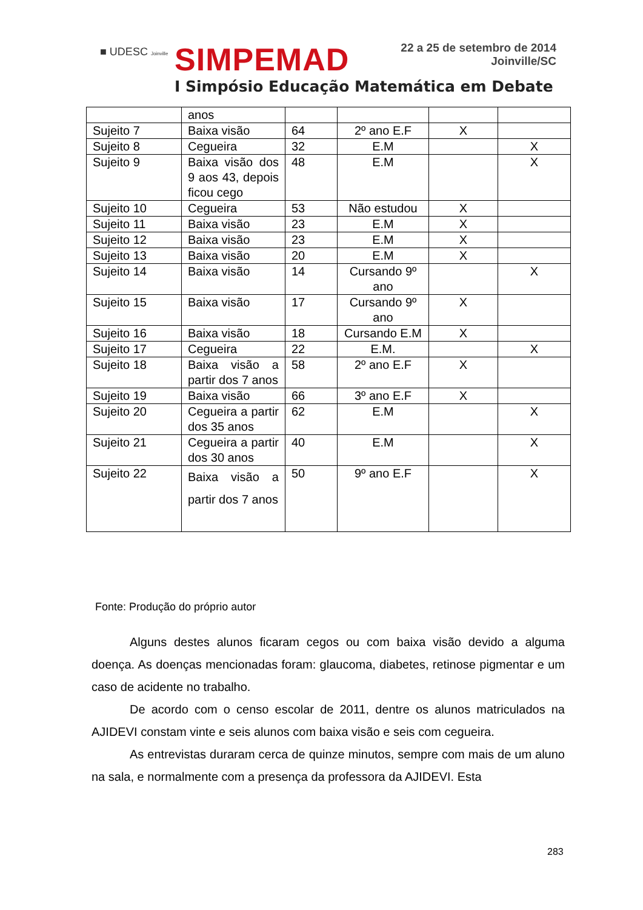■ UDESC Joinville SIMPEMAD
22 a 25 de setembro de 2014
Joinville/SC
I Simpósio Educação Matemática em Debate
| | anos | | | | |
| Sujeito 7 | Baixa visão | 64 | 2º ano E.F | X | |
| Sujeito 8 | Cegueira | 32 | E.M | | X |
| Sujeito 9 | Baixa visão dos 9 aos 43, depois ficou cego | 48 | E.M | | X |
| Sujeito 10 | Cegueira | 53 | Não estudou | X | |
| Sujeito 11 | Baixa visão | 23 | E.M | X | |
| Sujeito 12 | Baixa visão | 23 | E.M | X | |
| Sujeito 13 | Baixa visão | 20 | E.M | X | |
| Sujeito 14 | Baixa visão | 14 | Cursando 9º ano | | X |
| Sujeito 15 | Baixa visão | 17 | Cursando 9º ano | X | |
| Sujeito 16 | Baixa visão | 18 | Cursando E.M | X | |
| Sujeito 17 | Cegueira | 22 | E.M. | | X |
| Sujeito 18 | Baixa visão a partir dos 7 anos | 58 | 2º ano E.F | X | |
| Sujeito 19 | Baixa visão | 66 | 3º ano E.F | X | |
| Sujeito 20 | Cegueira a partir dos 35 anos | 62 | E.M | | X |
| Sujeito 21 | Cegueira a partir dos 30 anos | 40 | E.M | | X |
| Sujeito 22 | Baixa visão a partir dos 7 anos | 50 | 9º ano E.F | | X |
Fonte: Produção do próprio autor
Alguns destes alunos ficaram cegos ou com baixa visão devido a alguma doença. As doenças mencionadas foram: glaucoma, diabetes, retinose pigmentar e um caso de acidente no trabalho.
De acordo com o censo escolar de 2011, dentre os alunos matriculados na AJIDEVI constam vinte e seis alunos com baixa visão e seis com cegueira.
As entrevistas duraram cerca de quinze minutos, sempre com mais de um aluno na sala, e normalmente com a presença da professora da AJIDEVI. Esta
283